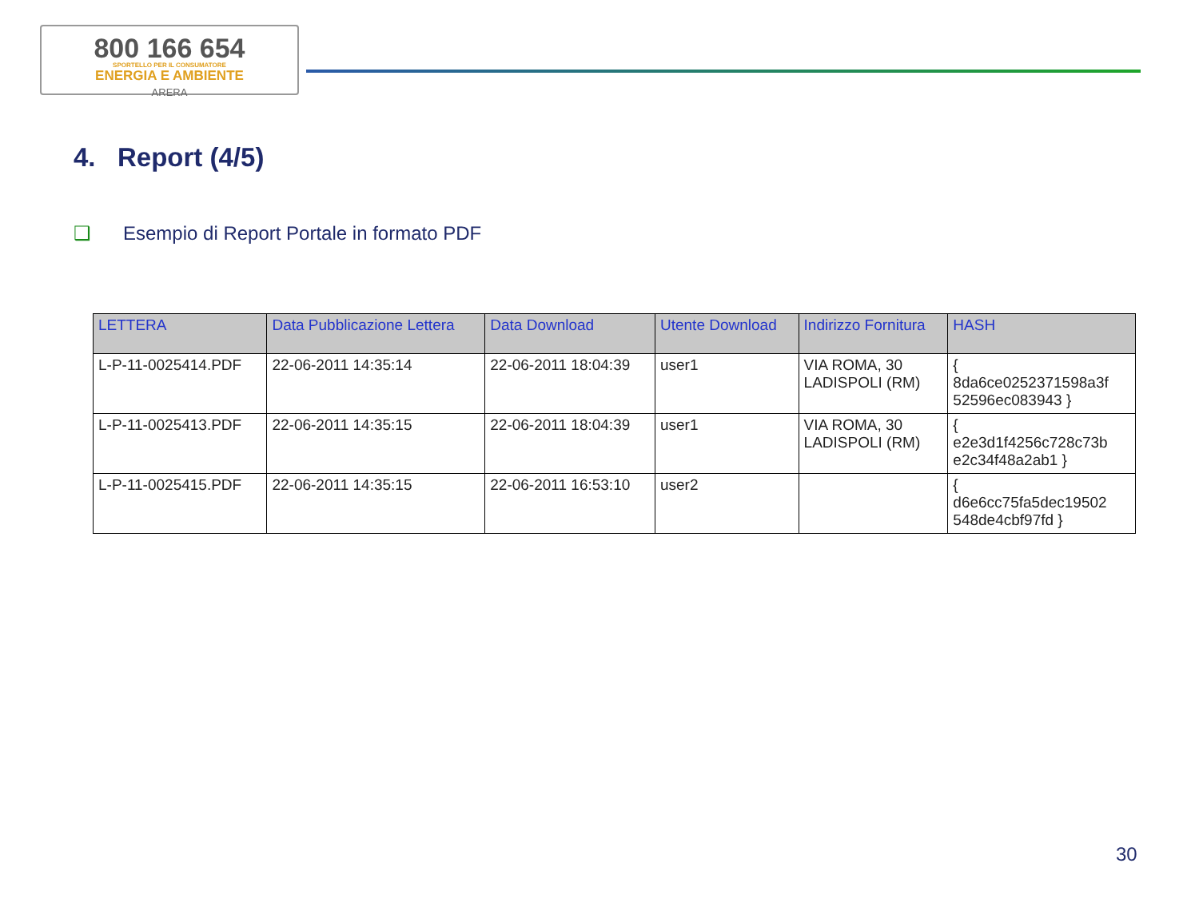800 166 654
SPORTELLO PER IL CONSUMATORE
ENERGIA E AMBIENTE
ARERA
4. Report (4/5)
❑ Esempio di Report Portale in formato PDF
| LETTERA | Data Pubblicazione Lettera | Data Download | Utente Download | Indirizzo Fornitura | HASH |
| --- | --- | --- | --- | --- | --- |
| L-P-11-0025414.PDF | 22-06-2011 14:35:14 | 22-06-2011 18:04:39 | user1 | VIA ROMA, 30 LADISPOLI (RM) | { 8da6ce0252371598a3f 52596ec083943 } |
| L-P-11-0025413.PDF | 22-06-2011 14:35:15 | 22-06-2011 18:04:39 | user1 | VIA ROMA, 30 LADISPOLI (RM) | { e2e3d1f4256c728c73b e2c34f48a2ab1 } |
| L-P-11-0025415.PDF | 22-06-2011 14:35:15 | 22-06-2011 16:53:10 | user2 | | { d6e6cc75fa5dec19502 548de4cbf97fd } |
30